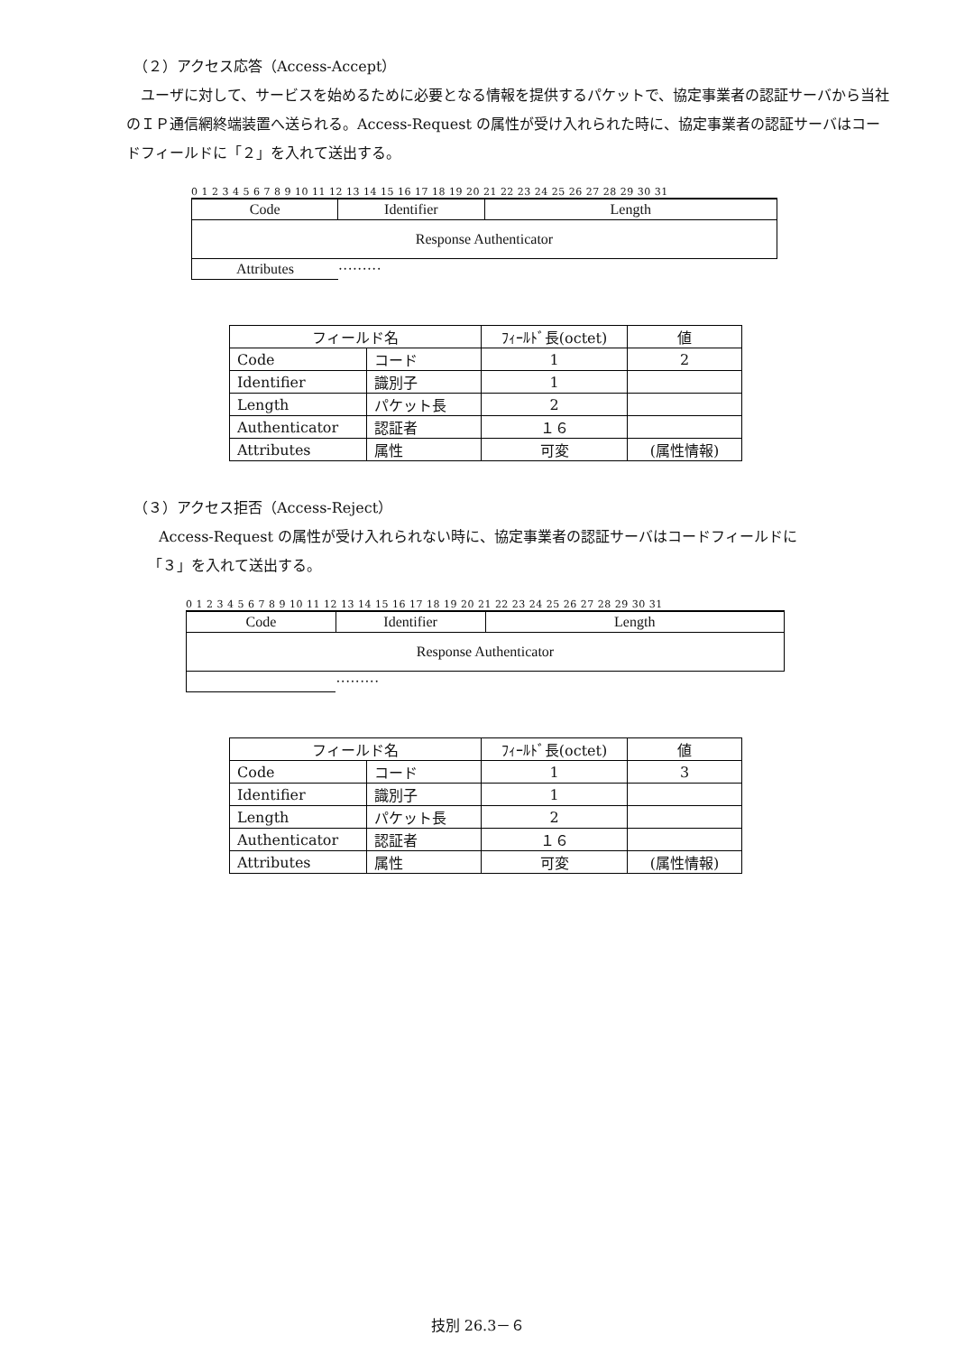（２）アクセス応答（Access-Accept）
　ユーザに対して、サービスを始めるために必要となる情報を提供するパケットで、協定事業者の認証サーバから当社のＩＰ通信網終端装置へ送られる。Access-Request の属性が受け入れられた時に、協定事業者の認証サーバはコードフィールドに「２」を入れて送出する。
0 1 2 3 4 5 6 7 8 9 10 11 12 13 14 15 16 17 18 19 20 21 22 23 24 25 26 27 28 29 30 31
| Code | Identifier | Length |
| Response Authenticator | | |
| Attributes | ········· | |
| フィールド名 | | ﾌｨｰﾙﾄﾞ長(octet) | 値 |
| Code | コード | 1 | 2 |
| Identifier | 識別子 | 1 | |
| Length | パケット長 | 2 | |
| Authenticator | 認証者 | １６ | |
| Attributes | 属性 | 可変 | (属性情報) |
（３）アクセス拒否（Access-Reject）
Access-Request の属性が受け入れられない時に、協定事業者の認証サーバはコードフィールドに
「３」を入れて送出する。
0 1 2 3 4 5 6 7 8 9 10 11 12 13 14 15 16 17 18 19 20 21 22 23 24 25 26 27 28 29 30 31
| Code | Identifier | Length |
| Response Authenticator | | |
| | ········· | |
| フィールド名 | | ﾌｨｰﾙﾄﾞ長(octet) | 値 |
| Code | コード | 1 | 3 |
| Identifier | 識別子 | 1 | |
| Length | パケット長 | 2 | |
| Authenticator | 認証者 | １６ | |
| Attributes | 属性 | 可変 | (属性情報) |
技別 26.3－６